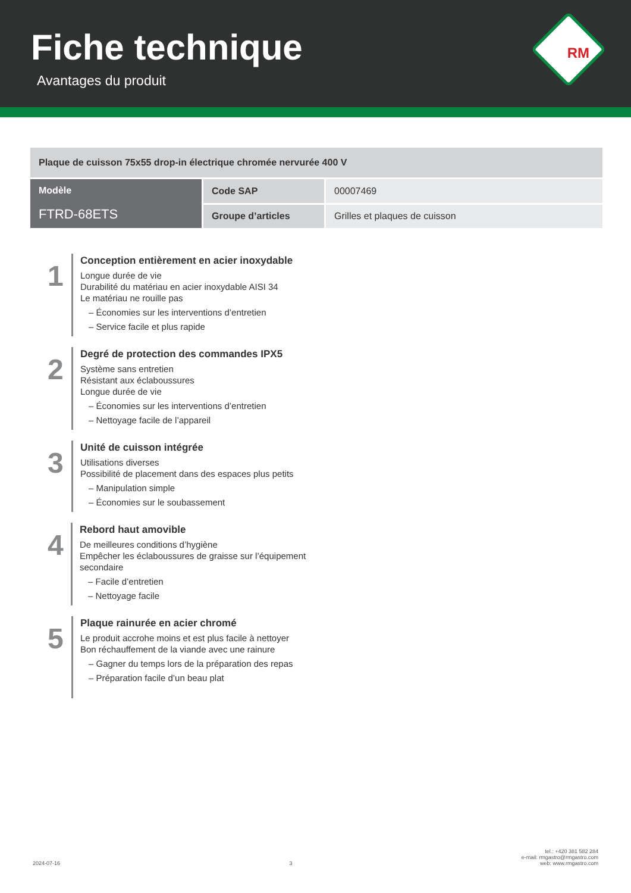Fiche technique
Avantages du produit
RM
| Plaque de cuisson 75x55 drop-in électrique chromée nervurée 400 V | | |
| Modèle FTRD-68ETS | Code SAP | 00007469 |
| | Groupe d’articles | Grilles et plaques de cuisson |
1
Conception entièrement en acier inoxydable
Longue durée de vie
Durabilité du matériau en acier inoxydable AISI 34
Le matériau ne rouille pas
– Économies sur les interventions d’entretien
– Service facile et plus rapide
2
Degré de protection des commandes IPX5
Système sans entretien
Résistant aux éclaboussures
Longue durée de vie
– Économies sur les interventions d’entretien
– Nettoyage facile de l’appareil
3
Unité de cuisson intégrée
Utilisations diverses
Possibilité de placement dans des espaces plus petits
– Manipulation simple
– Économies sur le soubassement
4
Rebord haut amovible
De meilleures conditions d’hygiène
Empêcher les éclaboussures de graisse sur l’équipement secondaire
– Facile d’entretien
– Nettoyage facile
5
Plaque rainurée en acier chromé
Le produit accrohe moins et est plus facile à nettoyer
Bon réchauffement de la viande avec une rainure
– Gagner du temps lors de la préparation des repas
– Préparation facile d’un beau plat
2024-07-16
3
tel.: +420 381 582 284
e-mail: rmgastro@rmgastro.com
web: www.rmgastro.com